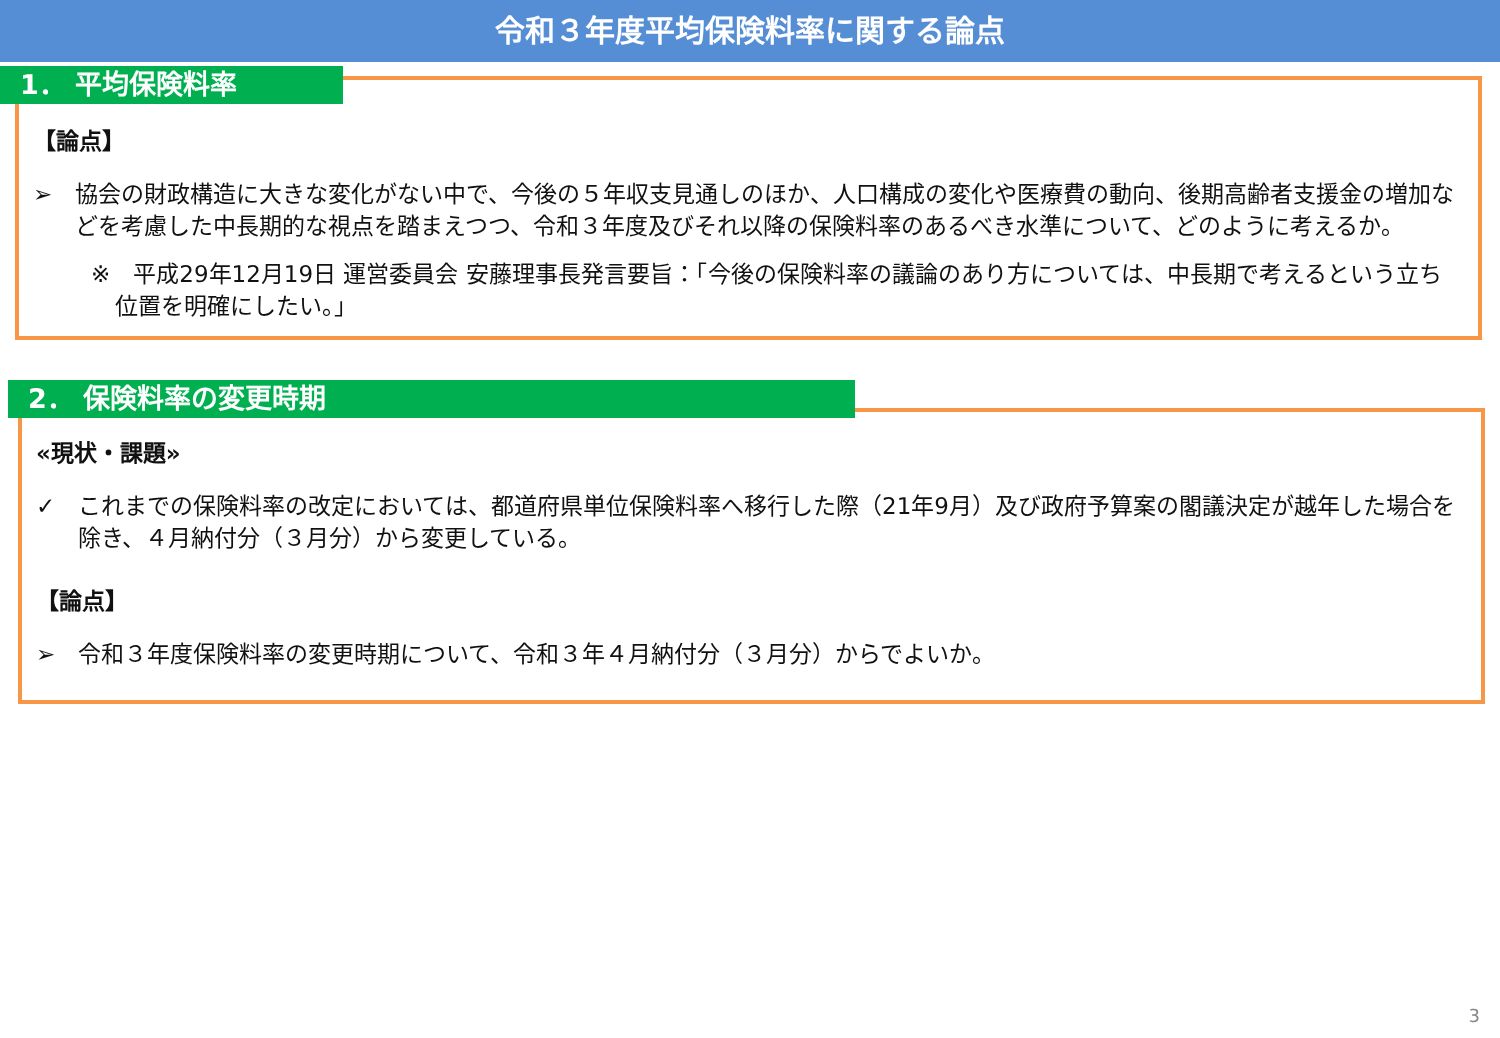令和３年度平均保険料率に関する論点
1． 平均保険料率
【論点】
➢ 協会の財政構造に大きな変化がない中で、今後の５年収支見通しのほか、人口構成の変化や医療費の動向、後期高齢者支援金の増加などを考慮した中長期的な視点を踏まえつつ、令和３年度及びそれ以降の保険料率のあるべき水準について、どのように考えるか。
※　平成29年12月19日 運営委員会 安藤理事長発言要旨：「今後の保険料率の議論のあり方については、中長期で考えるという立ち位置を明確にしたい。」
2． 保険料率の変更時期
«現状・課題»
✓ これまでの保険料率の改定においては、都道府県単位保険料率へ移行した際（21年9月）及び政府予算案の閣議決定が越年した場合を除き、４月納付分（３月分）から変更している。
【論点】
➢ 令和３年度保険料率の変更時期について、令和３年４月納付分（３月分）からでよいか。
3